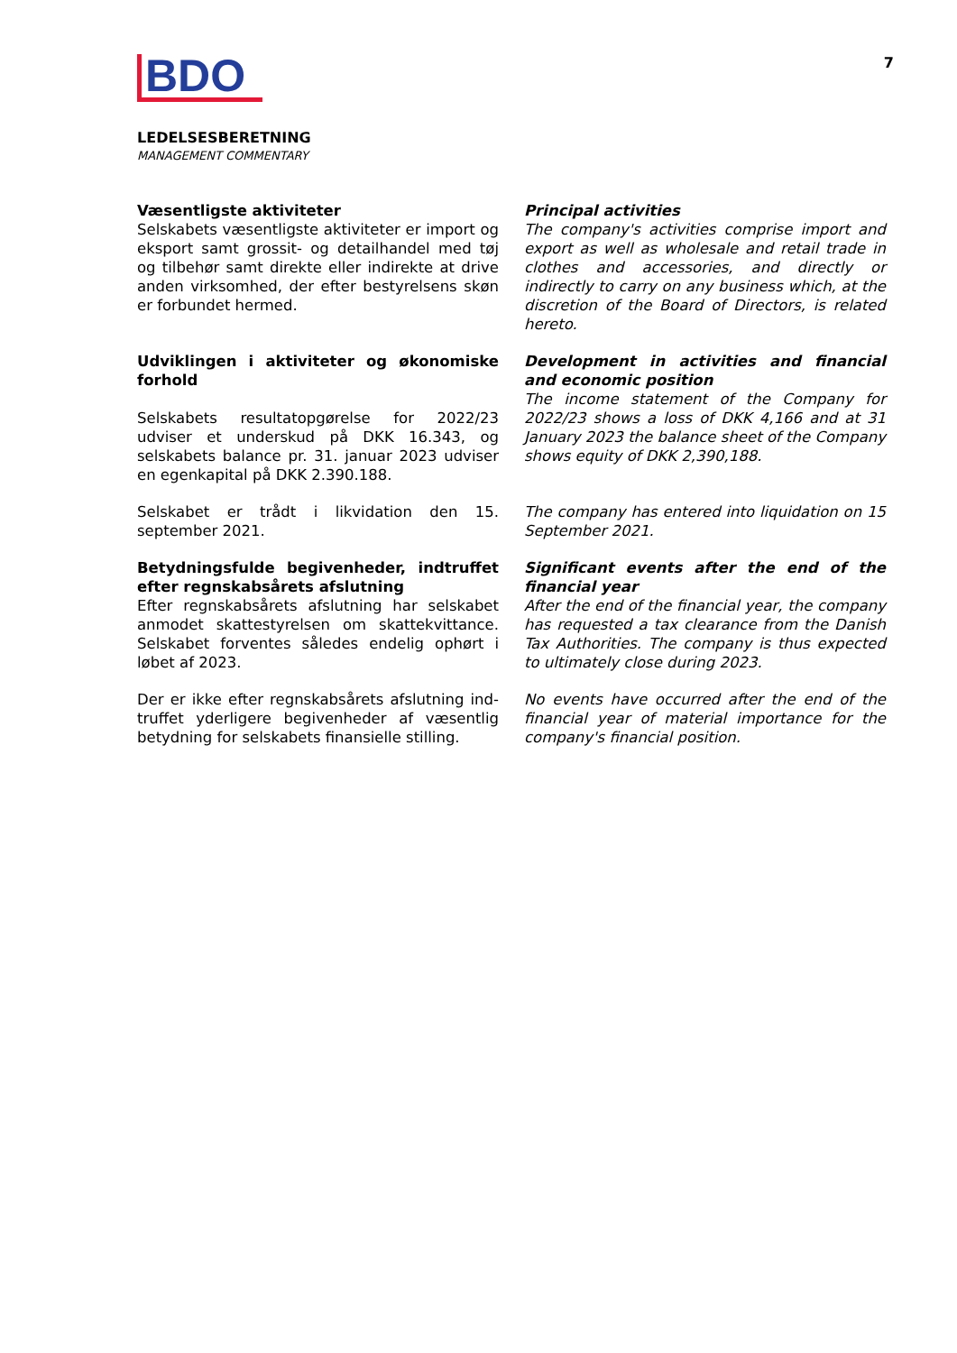BDO
7
LEDELSESBERETNING
MANAGEMENT COMMENTARY
Væsentligste aktiviteter
Selskabets væsentligste aktiviteter er import og eksport samt grossit- og detailhandel med tøj og tilbehør samt direkte eller indirekte at drive anden virksomhed, der efter bestyrelsens skøn er forbundet hermed.
Principal activities
The company's activities comprise import and export as well as wholesale and retail trade in clothes and accessories, and directly or indirectly to carry on any business which, at the discretion of the Board of Directors, is related hereto.
Udviklingen i aktiviteter og økonomiske forhold
Selskabets resultatopgørelse for 2022/23 udviser et underskud på DKK 16.343, og selskabets balance pr. 31. januar 2023 udviser en egenkapital på DKK 2.390.188.
Development in activities and financial and economic position
The income statement of the Company for 2022/23 shows a loss of DKK 4,166 and at 31 January 2023 the balance sheet of the Company shows equity of DKK 2,390,188.
Selskabet er trådt i likvidation den 15. september 2021.
The company has entered into liquidation on 15 September 2021.
Betydningsfulde begivenheder, indtruffet efter regnskabsårets afslutning
Efter regnskabsårets afslutning har selskabet anmodet skattestyrelsen om skattekvittance. Selskabet forventes således endelig ophørt i løbet af 2023.
Significant events after the end of the financial year
After the end of the financial year, the company has requested a tax clearance from the Danish Tax Authorities. The company is thus expected to ultimately close during 2023.
Der er ikke efter regnskabsårets afslutning ind-truffet yderligere begivenheder af væsentlig betydning for selskabets finansielle stilling.
No events have occurred after the end of the financial year of material importance for the company's financial position.